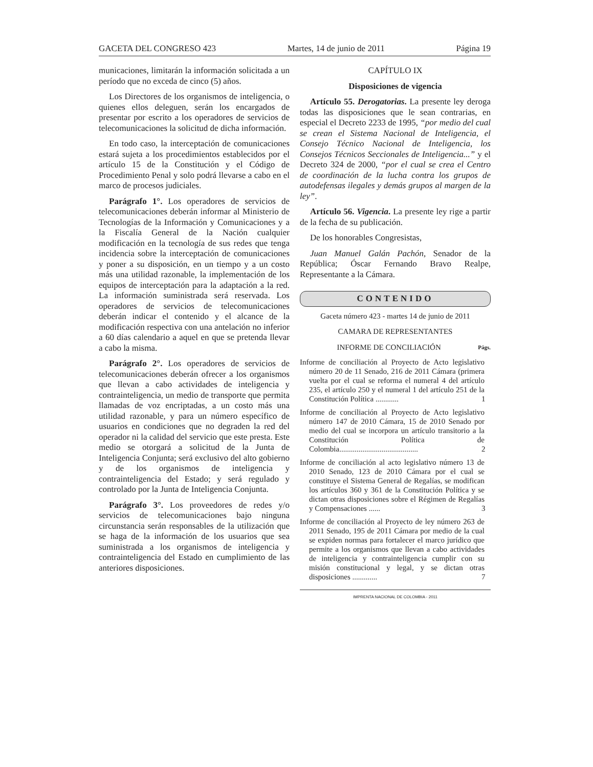GACETA DEL CONGRESO 423 Martes, 14 de junio de 2011 Página 19
municaciones, limitarán la información solicitada a un período que no exceda de cinco (5) años.
Los Directores de los organismos de inteligencia, o quienes ellos deleguen, serán los encargados de presentar por escrito a los operadores de servicios de telecomunicaciones la solicitud de dicha información.
En todo caso, la interceptación de comunicaciones estará sujeta a los procedimientos establecidos por el artículo 15 de la Constitución y el Código de Procedimiento Penal y solo podrá llevarse a cabo en el marco de procesos judiciales.
Parágrafo 1°. Los operadores de servicios de telecomunicaciones deberán informar al Ministerio de Tecnologías de la Información y Comunicaciones y a la Fiscalía General de la Nación cualquier modificación en la tecnología de sus redes que tenga incidencia sobre la interceptación de comunicaciones y poner a su disposición, en un tiempo y a un costo más una utilidad razonable, la implementación de los equipos de interceptación para la adaptación a la red. La información suministrada será reservada. Los operadores de servicios de telecomunicaciones deberán indicar el contenido y el alcance de la modificación respectiva con una antelación no inferior a 60 días calendario a aquel en que se pretenda llevar a cabo la misma.
Parágrafo 2°. Los operadores de servicios de telecomunicaciones deberán ofrecer a los organismos que llevan a cabo actividades de inteligencia y contrainteligencia, un medio de transporte que permita llamadas de voz encriptadas, a un costo más una utilidad razonable, y para un número específico de usuarios en condiciones que no degraden la red del operador ni la calidad del servicio que este presta. Este medio se otorgará a solicitud de la Junta de Inteligencia Conjunta; será exclusivo del alto gobierno y de los organismos de inteligencia y contrainteligencia del Estado; y será regulado y controlado por la Junta de Inteligencia Conjunta.
Parágrafo 3°. Los proveedores de redes y/o servicios de telecomunicaciones bajo ninguna circunstancia serán responsables de la utilización que se haga de la información de los usuarios que sea suministrada a los organismos de inteligencia y contrainteligencia del Estado en cumplimiento de las anteriores disposiciones.
CAPÍTULO IX
Disposiciones de vigencia
Artículo 55. Derogatorias. La presente ley deroga todas las disposiciones que le sean contrarias, en especial el Decreto 2233 de 1995, “por medio del cual se crean el Sistema Nacional de Inteligencia, el Consejo Técnico Nacional de Inteligencia, los Consejos Técnicos Seccionales de Inteligencia...” y el Decreto 324 de 2000, “por el cual se crea el Centro de coordinación de la lucha contra los grupos de autodefensas ilegales y demás grupos al margen de la ley”.
Artículo 56. Vigencia. La presente ley rige a partir de la fecha de su publicación.
De los honorables Congresistas,
Juan Manuel Galán Pachón, Senador de la República; Óscar Fernando Bravo Realpe, Representante a la Cámara.
CONTENIDO
Gaceta número 423 - martes 14 de junio de 2011
CAMARA DE REPRESENTANTES
INFORME DE CONCILIACIÓN Págs.
Informe de conciliación al Proyecto de Acto legislativo número 20 de 11 Senado, 216 de 2011 Cámara (primera vuelta por el cual se reforma el numeral 4 del artículo 235, el artículo 250 y el numeral 1 del artículo 251 de la Constitución Política ............ 1
Informe de conciliación al Proyecto de Acto legislativo número 147 de 2010 Cámara, 15 de 2010 Senado por medio del cual se incorpora un artículo transitorio a la Constitución Política de Colombia......................................... 2
Informe de conciliación al acto legislativo número 13 de 2010 Senado, 123 de 2010 Cámara por el cual se constituye el Sistema General de Regalías, se modifican los artículos 360 y 361 de la Constitución Política y se dictan otras disposiciones sobre el Régimen de Regalías y Compensaciones ...... 3
Informe de conciliación al Proyecto de ley número 263 de 2011 Senado, 195 de 2011 Cámara por medio de la cual se expiden normas para fortalecer el marco jurídico que permite a los organismos que llevan a cabo actividades de inteligencia y contrainteligencia cumplir con su misión constitucional y legal, y se dictan otras disposiciones ............. 7
IMPRENTA NACIONAL DE COLOMBIA - 2011